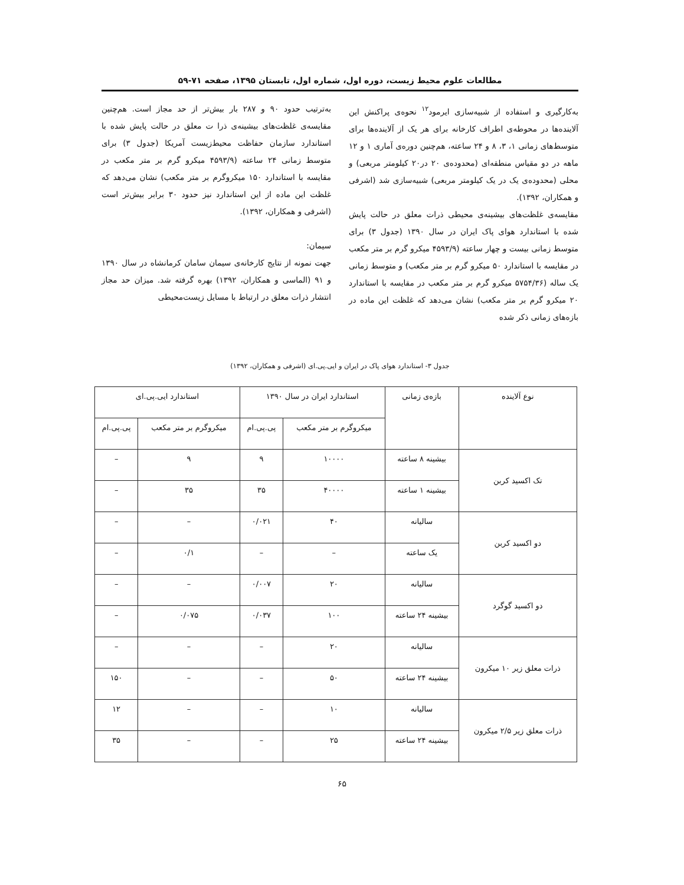مطالعات علوم محیط زیست، دوره اول، شماره اول، تابستان ۱۳۹۵، صفحه ۷۱-۵۹
به‌کارگیری و استفاده از شبیه‌سازی ایرمود<sup>۱۲</sup> نحوه‌ی پراکنش این آلاینده‌ها در محوطه‌ی اطراف کارخانه برای هر یک از آلاینده‌ها برای متوسط‌های زمانی ۱، ۳، ۸ و ۲۴ ساعته، هم‌چنین دوره‌ی آماری ۱ و ۱۲ ماهه در دو مقیاس منطقه‌ای (محدوده‌ی ۲۰ در۲۰ کیلومتر مربعی) و محلی (محدوده‌ی یک در یک کیلومتر مربعی) شبیه‌سازی شد (اشرفی و همکاران، ۱۳۹۲).
مقایسه‌ی غلظت‌های بیشینه‌ی محیطی ذرات معلق در حالت پایش شده با استاندارد هوای پاک ایران در سال ۱۳۹۰ (جدول ۳) برای متوسط زمانی بیست و چهار ساعته (۴۵۹۳/۹ میکرو گرم بر متر مکعب در مقایسه با استاندارد ۵۰ میکرو گرم بر متر مکعب) و متوسط زمانی یک ساله (۵۷۵۴/۳۶ میکرو گرم بر متر مکعب در مقایسه با استاندارد ۲۰ میکرو گرم بر متر مکعب) نشان می‌دهد که غلظت این ماده در بازه‌های زمانی ذکر شده
به‌ترتیب حدود ۹۰ و ۲۸۷ بار بیش‌تر از حد مجاز است. هم‌چنین مقایسه‌ی غلظت‌های بیشینه‌ی ذرا ت معلق در حالت پایش شده با استاندارد سازمان حفاظت محیط‌زیست آمریکا (جدول ۳) برای متوسط زمانی ۲۴ ساعته (۴۵۹۳/۹ میکرو گرم بر متر مکعب در مقایسه با استاندارد ۱۵۰ میکروگرم بر متر مکعب) نشان می‌دهد که غلظت این ماده از این استاندارد نیز حدود ۳۰ برابر بیش‌تر است (اشرفی و همکاران، ۱۳۹۲).
سیمان:
جهت نمونه از نتایج کارخانه‌ی سیمان سامان کرمانشاه در سال ۱۳۹۰ و ۹۱ (الماسی و همکاران، ۱۳۹۲) بهره گرفته شد. میزان حد مجاز انتشار ذرات معلق در ارتباط با مسایل زیست‌محیطی
جدول ۳- استاندارد هوای پاک در ایران و ایی.پی.ای (اشرفی و همکاران، ۱۳۹۲)
| نوع آلاینده | بازه‌ی زمانی | استاندارد ایران در سال ۱۳۹۰ | | استاندارد ایی.پی.ای | |
| --- | --- | --- | --- | --- | --- |
| | | میکروگرم بر متر مکعب | پی.پی.ام | میکروگرم بر متر مکعب | پی.پی.ام |
| تک اکسید کربن | بیشینه ۸ ساعته | ۱۰۰۰۰ | ۹ | ۹ | – |
| | بیشینه ۱ ساعته | ۴۰۰۰۰ | ۳۵ | ۳۵ | – |
| دو اکسید کربن | سالیانه | ۴۰ | ۰/۰۲۱ | – | – |
| | یک ساعته | – | – | ۰/۱ | – |
| دو اکسید گوگرد | سالیانه | ۲۰ | ۰/۰۰۷ | – | – |
| | بیشینه ۲۴ ساعته | ۱۰۰ | ۰/۰۳۷ | ۰/۰۷۵ | – |
| ذرات معلق زیر ۱۰ میکرون | سالیانه | ۲۰ | – | – | – |
| | بیشینه ۲۴ ساعته | ۵۰ | – | – | ۱۵۰ |
| ذرات معلق زیر ۲/۵ میکرون | سالیانه | ۱۰ | – | – | ۱۲ |
| | بیشینه ۲۴ ساعته | ۲۵ | – | – | ۳۵ |
۶۵